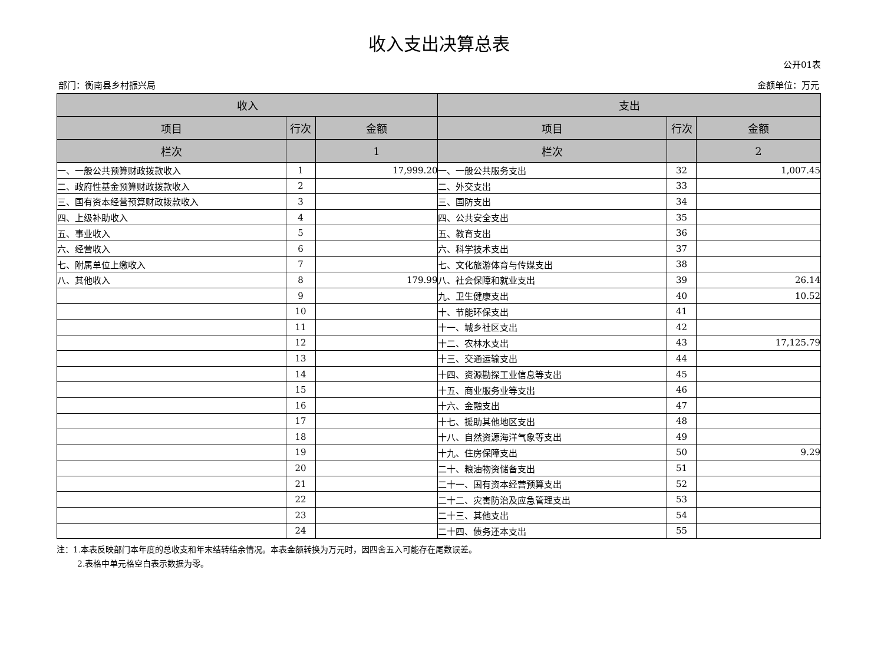收入支出决算总表
公开01表
部门：衡南县乡村振兴局 金额单位：万元
| 收入 | | | 支出 | | |
| --- | --- | --- | --- | --- | --- |
| 项目 | 行次 | 金额 | 项目 | 行次 | 金额 |
| 栏次 | | 1 | 栏次 | | 2 |
| 一、一般公共预算财政拨款收入 | 1 | 17,999.20 | 一、一般公共服务支出 | 32 | 1,007.45 |
| 二、政府性基金预算财政拨款收入 | 2 | | 二、外交支出 | 33 | |
| 三、国有资本经营预算财政拨款收入 | 3 | | 三、国防支出 | 34 | |
| 四、上级补助收入 | 4 | | 四、公共安全支出 | 35 | |
| 五、事业收入 | 5 | | 五、教育支出 | 36 | |
| 六、经营收入 | 6 | | 六、科学技术支出 | 37 | |
| 七、附属单位上缴收入 | 7 | | 七、文化旅游体育与传媒支出 | 38 | |
| 八、其他收入 | 8 | 179.99 | 八、社会保障和就业支出 | 39 | 26.14 |
| | 9 | | 九、卫生健康支出 | 40 | 10.52 |
| | 10 | | 十、节能环保支出 | 41 | |
| | 11 | | 十一、城乡社区支出 | 42 | |
| | 12 | | 十二、农林水支出 | 43 | 17,125.79 |
| | 13 | | 十三、交通运输支出 | 44 | |
| | 14 | | 十四、资源勘探工业信息等支出 | 45 | |
| | 15 | | 十五、商业服务业等支出 | 46 | |
| | 16 | | 十六、金融支出 | 47 | |
| | 17 | | 十七、援助其他地区支出 | 48 | |
| | 18 | | 十八、自然资源海洋气象等支出 | 49 | |
| | 19 | | 十九、住房保障支出 | 50 | 9.29 |
| | 20 | | 二十、粮油物资储备支出 | 51 | |
| | 21 | | 二十一、国有资本经营预算支出 | 52 | |
| | 22 | | 二十二、灾害防治及应急管理支出 | 53 | |
| | 23 | | 二十三、其他支出 | 54 | |
| | 24 | | 二十四、债务还本支出 | 55 | |
注：1.本表反映部门本年度的总收支和年末结转结余情况。本表金额转换为万元时，因四舍五入可能存在尾数误差。
   2.表格中单元格空白表示数据为零。